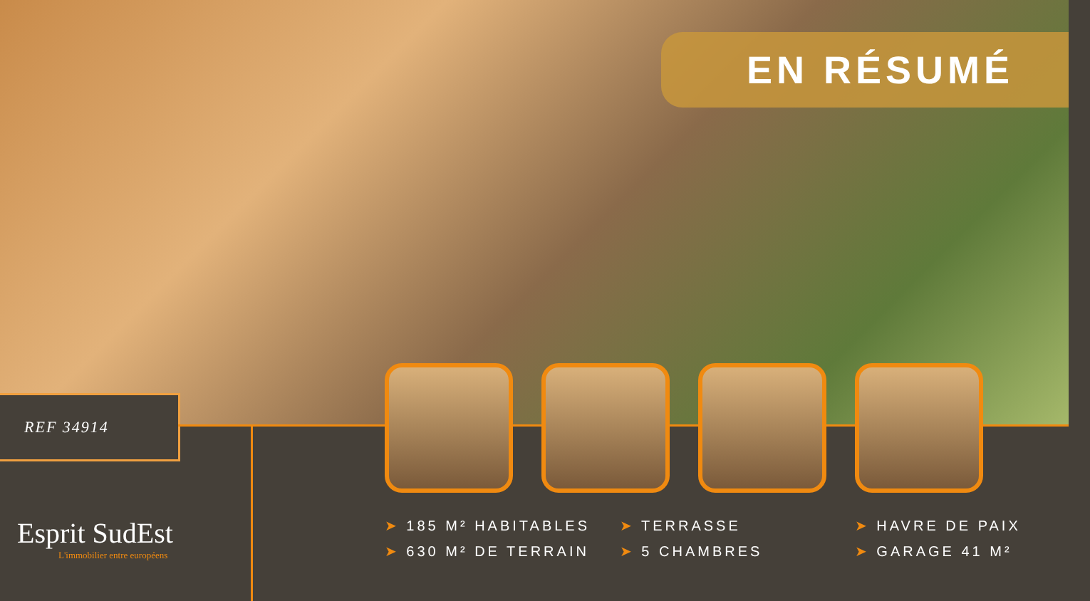EN RÉSUMÉ
REF 34914
Esprit SudEst
L'immobilier entre européens
➤ 185 M² HABITABLES
➤ 630 M² DE TERRAIN
➤ TERRASSE
➤ 5 CHAMBRES
➤ HAVRE DE PAIX
➤ GARAGE 41 M²